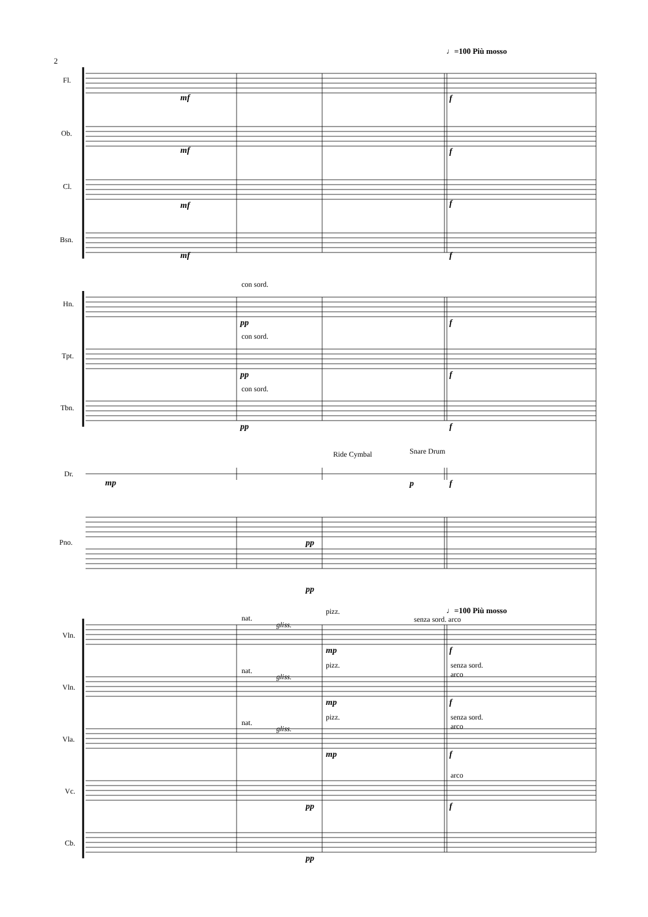2
♩=100 Più mosso
♩=100 Più mosso
Fl.
Ob.
Cl.
Bsn.
Hn.
Tpt.
Tbn.
Dr.
Pno.
Vln.
Vln.
Vla.
Vc.
Cb.
mf
mf
mf
mf
f
f
f
f
con sord.
con sord.
con sord.
pp
pp
pp
f
f
f
Ride Cymbal Snare Drum
mp p f
pp
pp
nat.
pizz.
senza sord. arco
gliss.
mp f
nat.
pizz.
senza sord.
arco
gliss.
mp f
nat.
pizz.
senza sord.
arco
gliss.
mp f
arco
pp f
pp